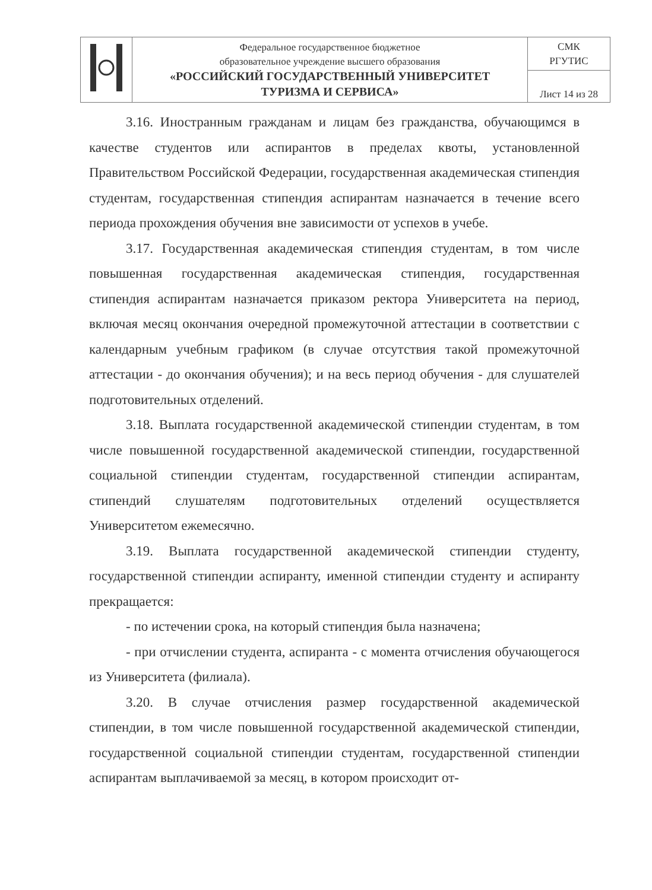| | Федеральное государственное бюджетное образовательное учреждение высшего образования «РОССИЙСКИЙ ГОСУДАРСТВЕННЫЙ УНИВЕРСИТЕТ ТУРИЗМА И СЕРВИСА» | СМК РГУТИС |
| | | Лист 14 из 28 |
3.16. Иностранным гражданам и лицам без гражданства, обучающимся в качестве студентов или аспирантов в пределах квоты, установленной Правительством Российской Федерации, государственная академическая стипендия студентам, государственная стипендия аспирантам назначается в течение всего периода прохождения обучения вне зависимости от успехов в учебе.
3.17. Государственная академическая стипендия студентам, в том числе повышенная государственная академическая стипендия, государственная стипендия аспирантам назначается приказом ректора Университета на период, включая месяц окончания очередной промежуточной аттестации в соответствии с календарным учебным графиком (в случае отсутствия такой промежуточной аттестации - до окончания обучения); и на весь период обучения - для слушателей подготовительных отделений.
3.18. Выплата государственной академической стипендии студентам, в том числе повышенной государственной академической стипендии, государственной социальной стипендии студентам, государственной стипендии аспирантам, стипендий слушателям подготовительных отделений осуществляется Университетом ежемесячно.
3.19. Выплата государственной академической стипендии студенту, государственной стипендии аспиранту, именной стипендии студенту и аспиранту прекращается:
- по истечении срока, на который стипендия была назначена;
- при отчислении студента, аспиранта - с момента отчисления обучающегося из Университета (филиала).
3.20. В случае отчисления размер государственной академической стипендии, в том числе повышенной государственной академической стипендии, государственной социальной стипендии студентам, государственной стипендии аспирантам выплачиваемой за месяц, в котором происходит от-